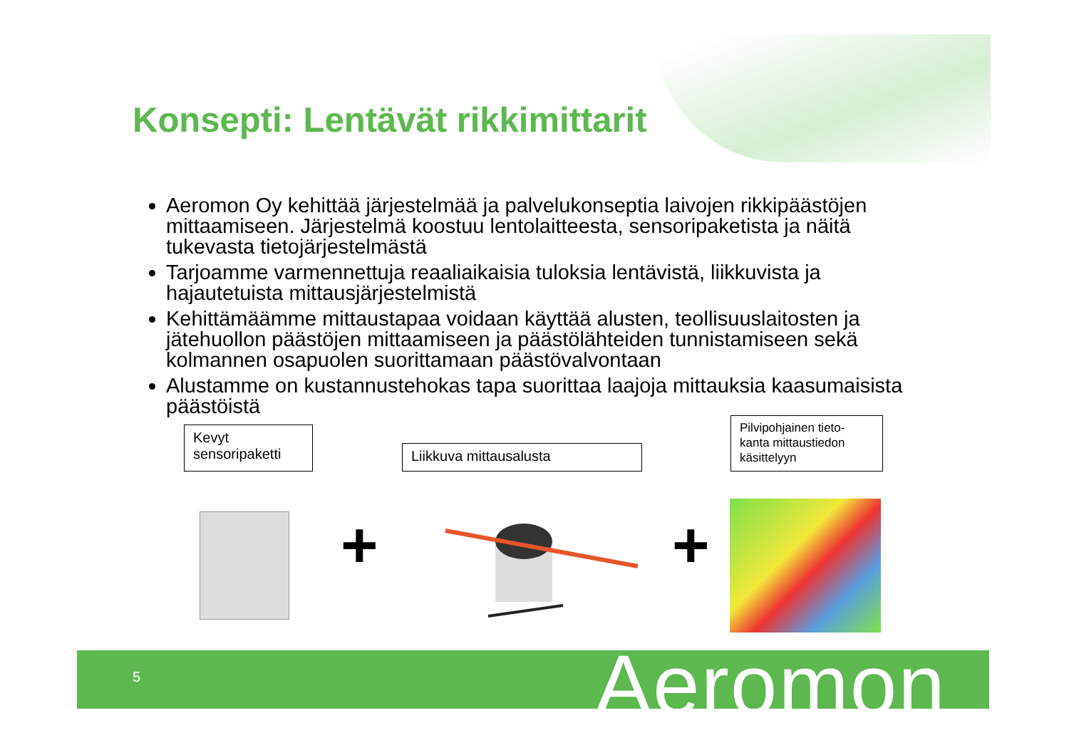Konsepti: Lentävät rikkimittarit
Aeromon Oy kehittää järjestelmää ja palvelukonseptia laivojen rikkipäästöjen mittaamiseen. Järjestelmä koostuu lentolaitteesta, sensoripaketista ja näitä tukevasta tietojärjestelmästä
Tarjoamme varmennettuja reaaliaikaisia tuloksia lentävistä, liikkuvista ja hajautetuista mittausjärjestelmistä
Kehittämäämme mittaustapaa voidaan käyttää alusten, teollisuuslaitosten ja jätehuollon päästöjen mittaamiseen ja päästölähteiden tunnistamiseen sekä kolmannen osapuolen suorittamaan päästövalvontaan
Alustamme on kustannustehokas tapa suorittaa laajoja mittauksia kaasumaisista päästöistä
Kevyt
sensoripaketti
Liikkuva mittausalusta
Pilvipohjainen tieto-
kanta mittaustiedon
käsittelyyn
+ +
5 Aeromon